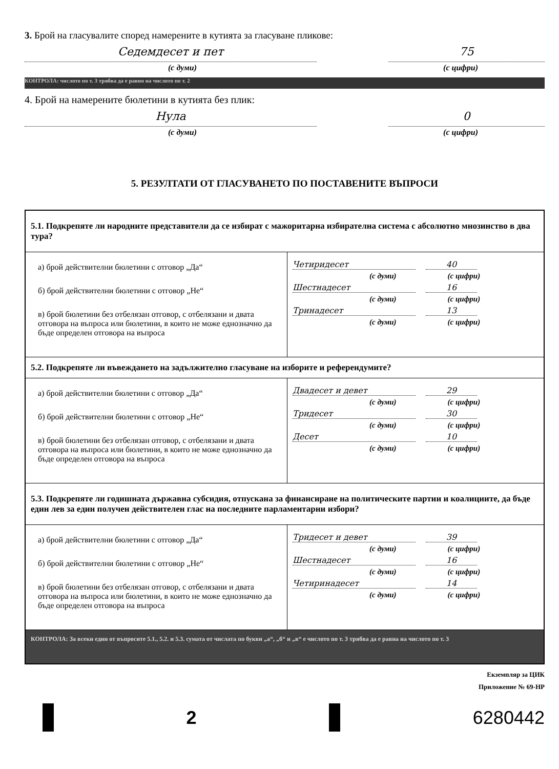3. Брой на гласувалите според намерените в кутията за гласуване пликове:
Седемдесет и пет
75
(с думи) (с цифри)
КОНТРОЛА: числото по т. 3 трябва да е равно на числото по т. 2
4. Брой на намерените бюлетини в кутията без плик:
Нула
0
(с думи) (с цифри)
5. РЕЗУЛТАТИ ОТ ГЛАСУВАНЕТО ПО ПОСТАВЕНИТЕ ВЪПРОСИ
| 5.1. Подкрепяте ли народните представители да се избират с мажоритарна избирателна система с абсолютно мнозинство в два тура? | |
| а) брой действителни бюлетини с отговор „Да“ б) брой действителни бюлетини с отговор „Не“ в) брой бюлетини без отбелязан отговор, с отбелязани и двата отговора на въпроса или бюлетини, в които не може еднозначно да бъде определен отговора на въпроса | Четиридесет 40 (с думи) (с цифри) Шестнадесет 16 (с думи) (с цифри) Тринадесет 13 (с думи) (с цифри) |
| 5.2. Подкрепяте ли въвеждането на задължително гласуване на изборите и референдумите? | |
| а) брой действителни бюлетини с отговор „Да“ б) брой действителни бюлетини с отговор „Не“ в) брой бюлетини без отбелязан отговор, с отбелязани и двата отговора на въпроса или бюлетини, в които не може еднозначно да бъде определен отговора на въпроса | Двадесет и девет 29 (с думи) (с цифри) Тридесет 30 (с думи) (с цифри) Десет 10 (с думи) (с цифри) |
| 5.3. Подкрепяте ли годишната държавна субсидия, отпускана за финансиране на политическите партии и коалициите, да бъде един лев за един получен действителен глас на последните парламентарни избори? | |
| а) брой действителни бюлетини с отговор „Да“ б) брой действителни бюлетини с отговор „Не“ в) брой бюлетини без отбелязан отговор, с отбелязани и двата отговора на въпроса или бюлетини, в които не може еднозначно да бъде определен отговора на въпроса | Тридесет и девет 39 (с думи) (с цифри) Шестнадесет 16 (с думи) (с цифри) Четиринадесет 14 (с думи) (с цифри) |
| КОНТРОЛА: За всеки един от въпросите 5.1., 5.2. и 5.3. сумата от числата по букви „а“, „б“ и „в“ е числото по т. 3 трябва да е равна на числото по т. 3 | |
Екземпляр за ЦИК
Приложение № 69-НР
2 6280442